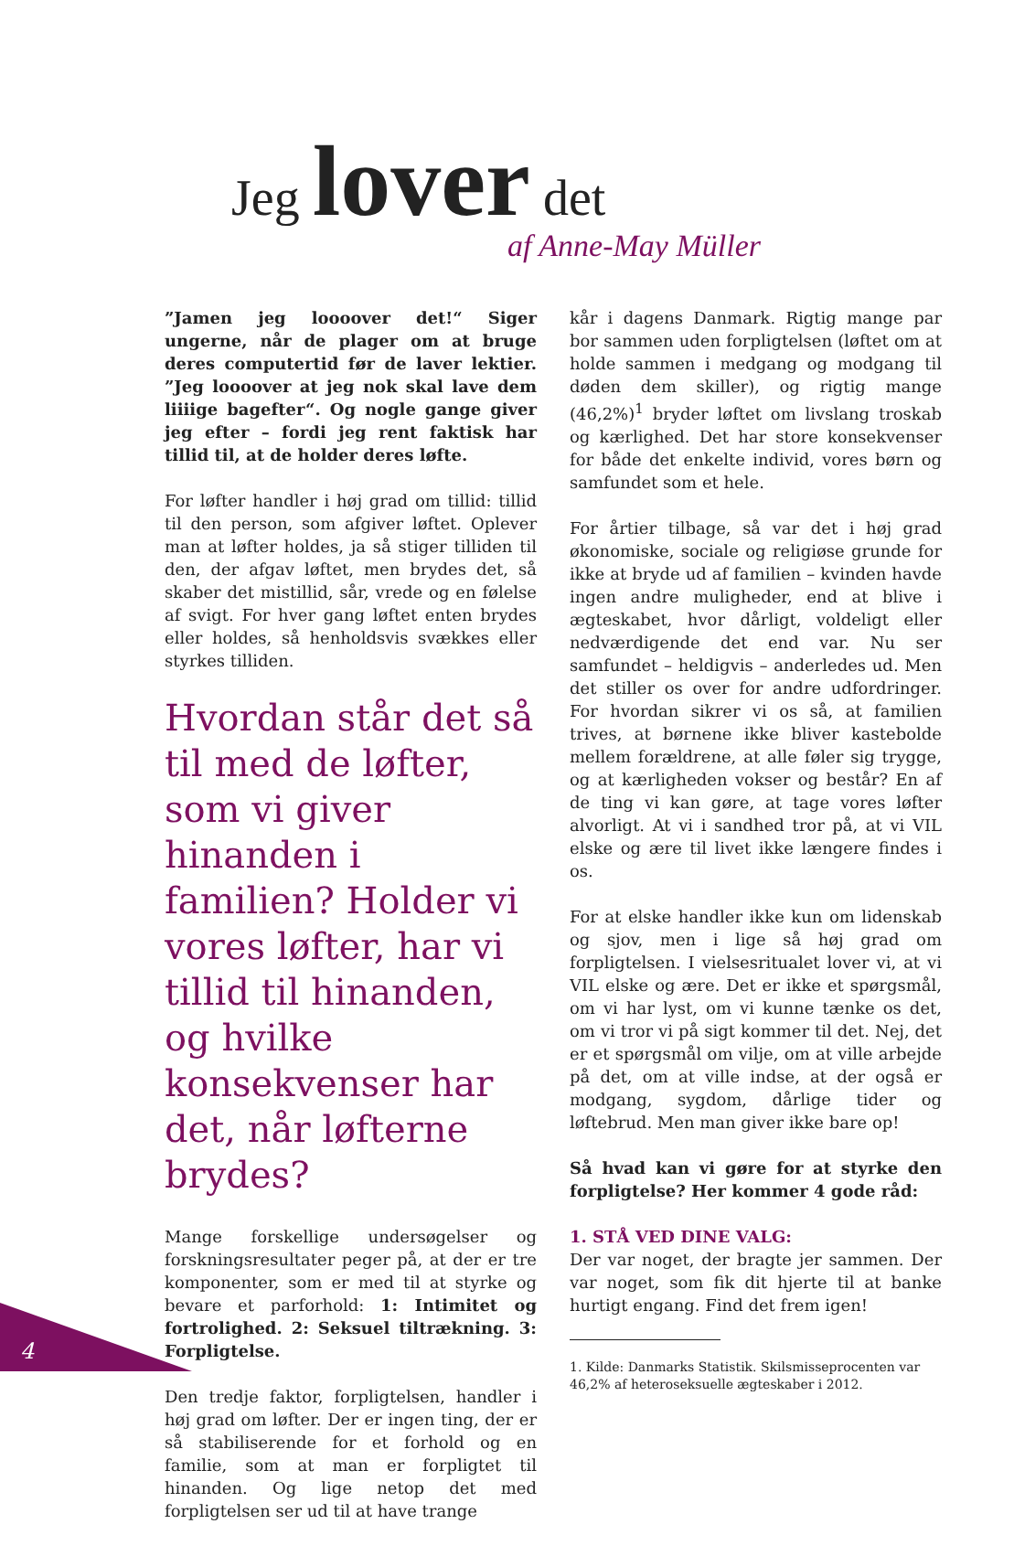Jeg lover det
af Anne-May Müller
”Jamen jeg loooover det!“ Siger ungerne, når de plager om at bruge deres computertid før de laver lektier. ”Jeg loooover at jeg nok skal lave dem liiiige bagefter“. Og nogle gange giver jeg efter – fordi jeg rent faktisk har tillid til, at de holder deres løfte.
For løfter handler i høj grad om tillid: tillid til den person, som afgiver løftet. Oplever man at løfter holdes, ja så stiger tilliden til den, der afgav løftet, men brydes det, så skaber det mistillid, sår, vrede og en følelse af svigt. For hver gang løftet enten brydes eller holdes, så henholdsvis svækkes eller styrkes tilliden.
Hvordan står det så til med de løfter, som vi giver hinanden i familien? Holder vi vores løfter, har vi tillid til hinanden, og hvilke konsekvenser har det, når løfterne brydes?
Mange forskellige undersøgelser og forskningsresultater peger på, at der er tre komponenter, som er med til at styrke og bevare et parforhold: 1: Intimitet og fortrolighed. 2: Seksuel tiltrækning. 3: Forpligtelse.
Den tredje faktor, forpligtelsen, handler i høj grad om løfter. Der er ingen ting, der er så stabiliserende for et forhold og en familie, som at man er forpligtet til hinanden. Og lige netop det med forpligtelsen ser ud til at have trange
kår i dagens Danmark. Rigtig mange par bor sammen uden forpligtelsen (løftet om at holde sammen i medgang og modgang til døden dem skiller), og rigtig mange (46,2%)<sup>1</sup> bryder løftet om livslang troskab og kærlighed. Det har store konsekvenser for både det enkelte individ, vores børn og samfundet som et hele.
For årtier tilbage, så var det i høj grad økonomiske, sociale og religiøse grunde for ikke at bryde ud af familien – kvinden havde ingen andre muligheder, end at blive i ægteskabet, hvor dårligt, voldeligt eller nedværdigende det end var. Nu ser samfundet – heldigvis – anderledes ud. Men det stiller os over for andre udfordringer. For hvordan sikrer vi os så, at familien trives, at børnene ikke bliver kastebolde mellem forældrene, at alle føler sig trygge, og at kærligheden vokser og består? En af de ting vi kan gøre, at tage vores løfter alvorligt. At vi i sandhed tror på, at vi VIL elske og ære til livet ikke længere findes i os.
For at elske handler ikke kun om lidenskab og sjov, men i lige så høj grad om forpligtelsen. I vielsesritualet lover vi, at vi VIL elske og ære. Det er ikke et spørgsmål, om vi har lyst, om vi kunne tænke os det, om vi tror vi på sigt kommer til det. Nej, det er et spørgsmål om vilje, om at ville arbejde på det, om at ville indse, at der også er modgang, sygdom, dårlige tider og løftebrud. Men man giver ikke bare op!
Så hvad kan vi gøre for at styrke den forpligtelse? Her kommer 4 gode råd:
1. STÅ VED DINE VALG:
Der var noget, der bragte jer sammen. Der var noget, som fik dit hjerte til at banke hurtigt engang. Find det frem igen!
1. Kilde: Danmarks Statistik. Skilsmisseprocenten var 46,2% af heteroseksuelle ægteskaber i 2012.
4